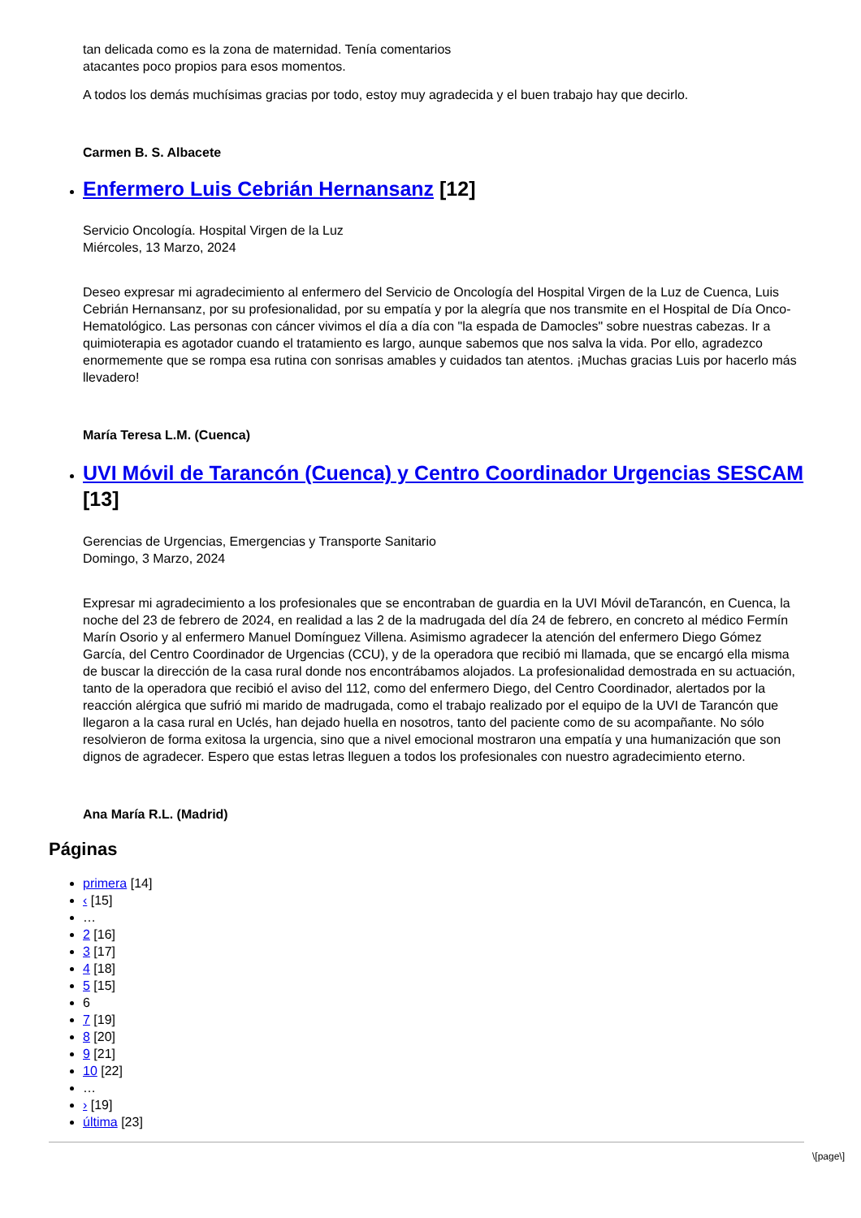tan delicada como es la zona de maternidad. Tenía comentarios
atacantes poco propios para esos momentos.
A todos los demás muchísimas gracias por todo, estoy muy agradecida y el buen trabajo hay que decirlo.
Carmen B. S. Albacete
Enfermero Luis Cebrián Hernansanz [12]
Servicio Oncología. Hospital Virgen de la Luz
Miércoles, 13 Marzo, 2024
Deseo expresar mi agradecimiento al enfermero del Servicio de Oncología del Hospital Virgen de la Luz de Cuenca, Luis Cebrián Hernansanz, por su profesionalidad, por su empatía y por la alegría que nos transmite en el Hospital de Día Onco-Hematológico. Las personas con cáncer vivimos el día a día con "la espada de Damocles" sobre nuestras cabezas. Ir a quimioterapia es agotador cuando el tratamiento es largo, aunque sabemos que nos salva la vida. Por ello, agradezco enormemente que se rompa esa rutina con sonrisas amables y cuidados tan atentos. ¡Muchas gracias Luis por hacerlo más llevadero!
María Teresa L.M. (Cuenca)
UVI Móvil de Tarancón (Cuenca) y Centro Coordinador Urgencias SESCAM [13]
Gerencias de Urgencias, Emergencias y Transporte Sanitario
Domingo, 3 Marzo, 2024
Expresar mi agradecimiento a los profesionales que se encontraban de guardia en la UVI Móvil deTarancón, en Cuenca, la noche del 23 de febrero de 2024, en realidad a las 2 de la madrugada del día 24 de febrero, en concreto al médico Fermín Marín Osorio y al enfermero Manuel Domínguez Villena. Asimismo agradecer la atención del enfermero Diego Gómez García, del Centro Coordinador de Urgencias (CCU), y de la operadora que recibió mi llamada, que se encargó ella misma de buscar la dirección de la casa rural donde nos encontrábamos alojados. La profesionalidad demostrada en su actuación, tanto de la operadora que recibió el aviso del 112, como del enfermero Diego, del Centro Coordinador, alertados por la reacción alérgica que sufrió mi marido de madrugada, como el trabajo realizado por el equipo de la UVI de Tarancón que llegaron a la casa rural en Uclés, han dejado huella en nosotros, tanto del paciente como de su acompañante. No sólo resolvieron de forma exitosa la urgencia, sino que a nivel emocional mostraron una empatía y una humanización que son dignos de agradecer. Espero que estas letras lleguen a todos los profesionales con nuestro agradecimiento eterno.
Ana María R.L. (Madrid)
Páginas
primera [14]
‹ [15]
…
2 [16]
3 [17]
4 [18]
5 [15]
6
7 [19]
8 [20]
9 [21]
10 [22]
…
› [19]
última [23]
\[page\]